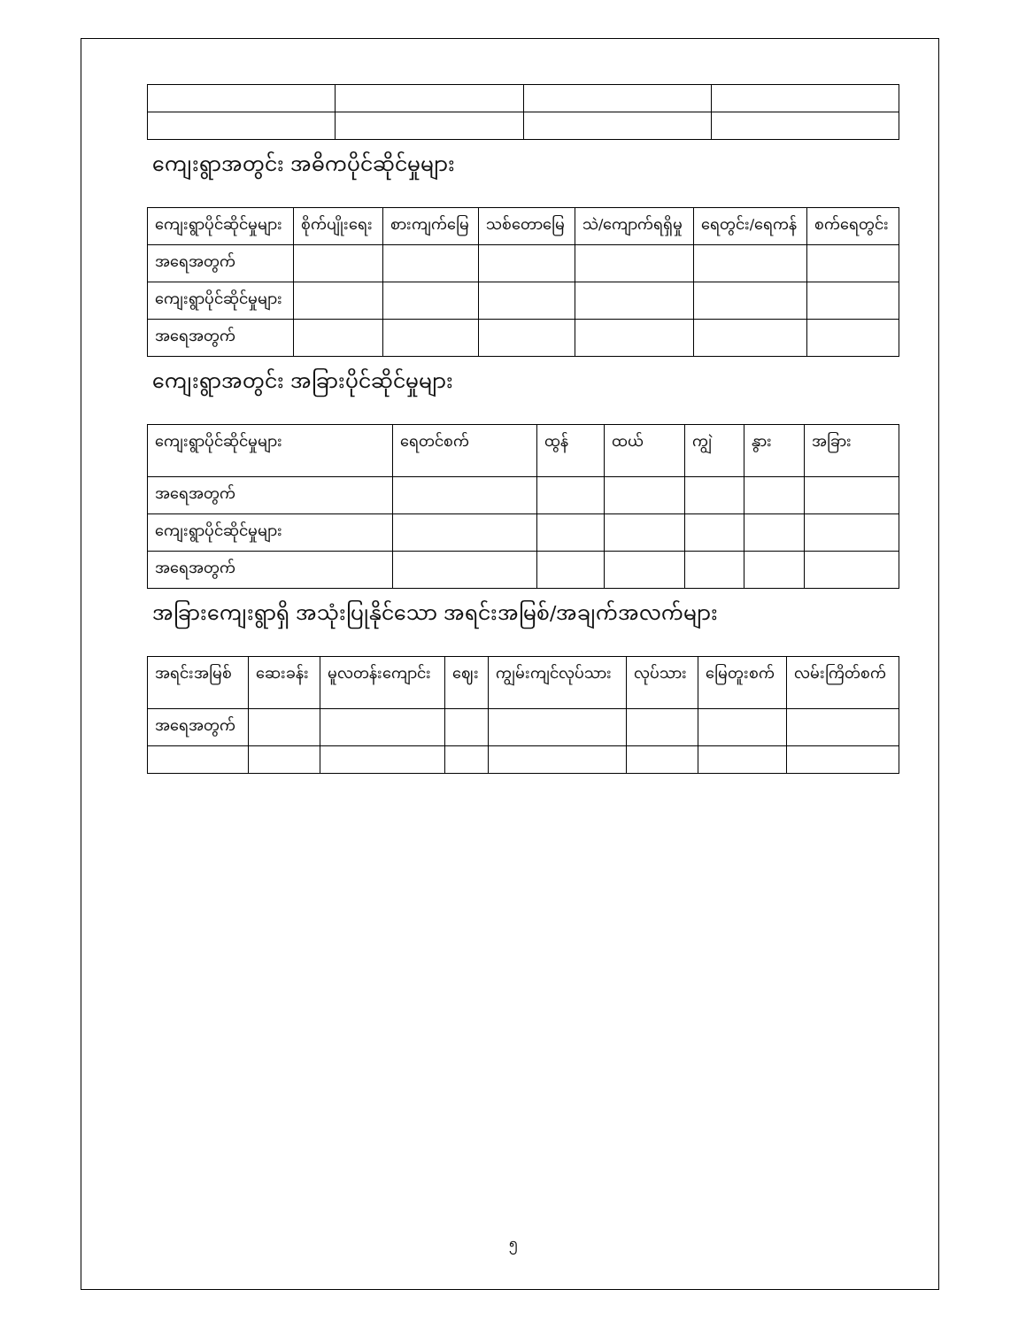ကျေးရွာအတွင်း အဓိကပိုင်ဆိုင်မှုများ
| ကျေးရွာပိုင်ဆိုင်မှုများ | စိုက်ပျိုးရေး | စားကျက်မြေ | သစ်တောမြေ | သဲ/ကျောက်ရရှိမှု | ရေတွင်း/ရေကန် | စက်ရေတွင်း |
| အရေအတွက် | | | | | | |
| ကျေးရွာပိုင်ဆိုင်မှုများ | | | | | | |
| အရေအတွက် | | | | | | |
ကျေးရွာအတွင်း အခြားပိုင်ဆိုင်မှုများ
| ကျေးရွာပိုင်ဆိုင်မှုများ | ရေတင်စက် | ထွန် | ထယ် | ကျွဲ | နွား | အခြား |
| အရေအတွက် | | | | | | |
| ကျေးရွာပိုင်ဆိုင်မှုများ | | | | | | |
| အရေအတွက် | | | | | | |
အခြားကျေးရွာရှိ အသုံးပြုနိုင်သော အရင်းအမြစ်/အချက်အလက်များ
| အရင်းအမြစ် | ဆေးခန်း | မူလတန်းကျောင်း | ဈေး | ကျွမ်းကျင်လုပ်သား | လုပ်သား | မြေတူးစက် | လမ်းကြိတ်စက် |
| အရေအတွက် | | | | | | | |
၅